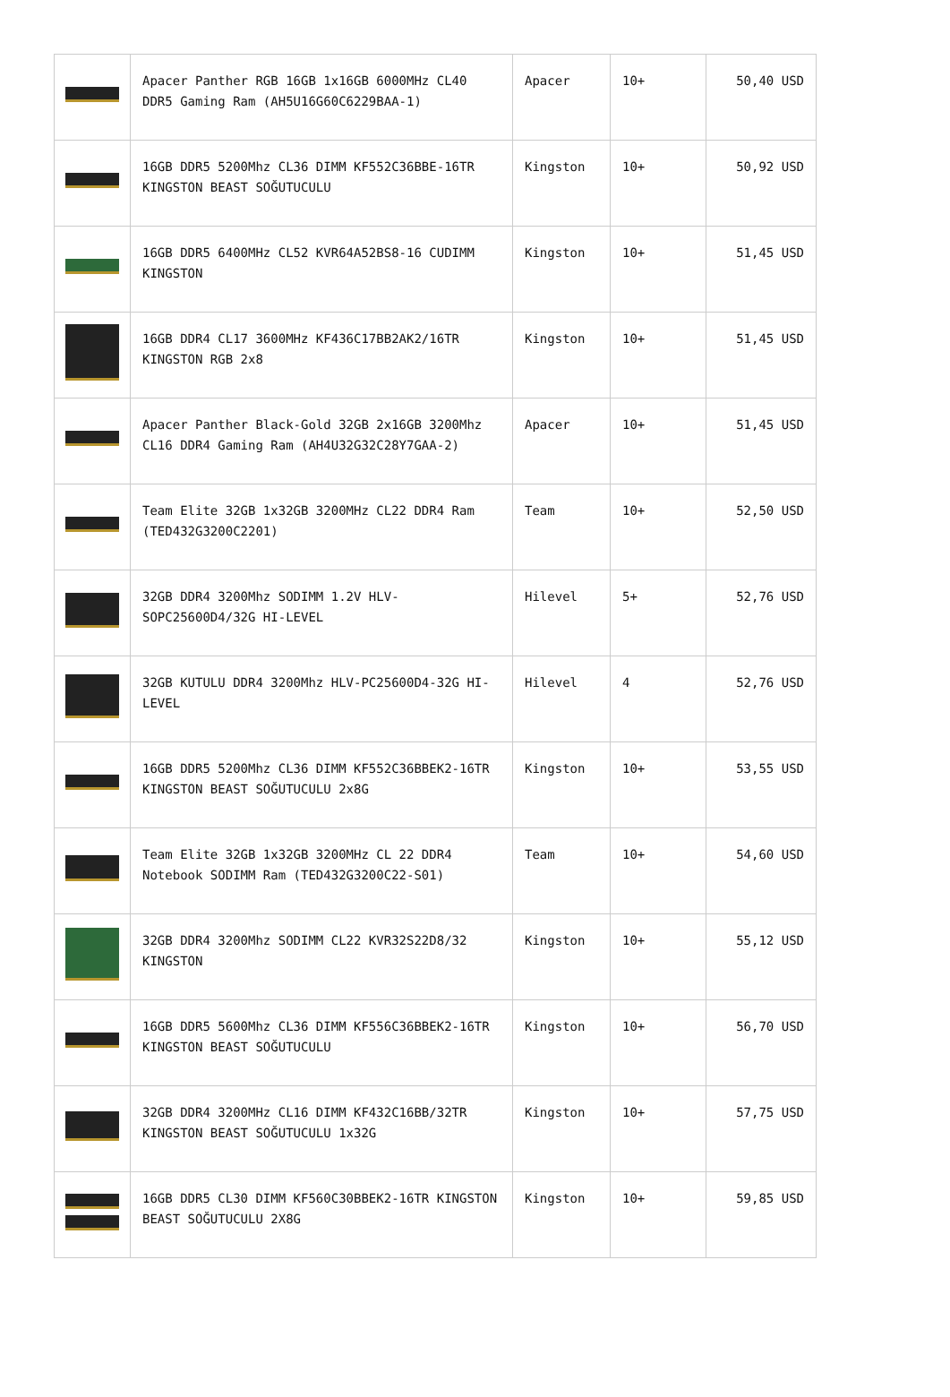| | Apacer Panther RGB 16GB 1x16GB 6000MHz CL40 DDR5 Gaming Ram (AH5U16G60C6229BAA-1) | Apacer | 10+ | 50,40 USD |
| | 16GB DDR5 5200Mhz CL36 DIMM KF552C36BBE-16TR KINGSTON BEAST SOĞUTUCULU | Kingston | 10+ | 50,92 USD |
| | 16GB DDR5 6400MHz CL52 KVR64A52BS8-16 CUDIMM KINGSTON | Kingston | 10+ | 51,45 USD |
| | 16GB DDR4 CL17 3600MHz KF436C17BB2AK2/16TR KINGSTON RGB 2x8 | Kingston | 10+ | 51,45 USD |
| | Apacer Panther Black-Gold 32GB 2x16GB 3200Mhz CL16 DDR4 Gaming Ram (AH4U32G32C28Y7GAA-2) | Apacer | 10+ | 51,45 USD |
| | Team Elite 32GB 1x32GB 3200MHz CL22 DDR4 Ram (TED432G3200C2201) | Team | 10+ | 52,50 USD |
| | 32GB DDR4 3200Mhz SODIMM 1.2V HLV-SOPC25600D4/32G HI-LEVEL | Hilevel | 5+ | 52,76 USD |
| | 32GB KUTULU DDR4 3200Mhz HLV-PC25600D4-32G HI-LEVEL | Hilevel | 4 | 52,76 USD |
| | 16GB DDR5 5200Mhz CL36 DIMM KF552C36BBEK2-16TR KINGSTON BEAST SOĞUTUCULU 2x8G | Kingston | 10+ | 53,55 USD |
| | Team Elite 32GB 1x32GB 3200MHz CL 22 DDR4 Notebook SODIMM Ram (TED432G3200C22-S01) | Team | 10+ | 54,60 USD |
| | 32GB DDR4 3200Mhz SODIMM CL22 KVR32S22D8/32 KINGSTON | Kingston | 10+ | 55,12 USD |
| | 16GB DDR5 5600Mhz CL36 DIMM KF556C36BBEK2-16TR KINGSTON BEAST SOĞUTUCULU | Kingston | 10+ | 56,70 USD |
| | 32GB DDR4 3200MHz CL16 DIMM KF432C16BB/32TR KINGSTON BEAST SOĞUTUCULU 1x32G | Kingston | 10+ | 57,75 USD |
| | 16GB DDR5 CL30 DIMM KF560C30BBEK2-16TR KINGSTON BEAST SOĞUTUCULU 2X8G | Kingston | 10+ | 59,85 USD |